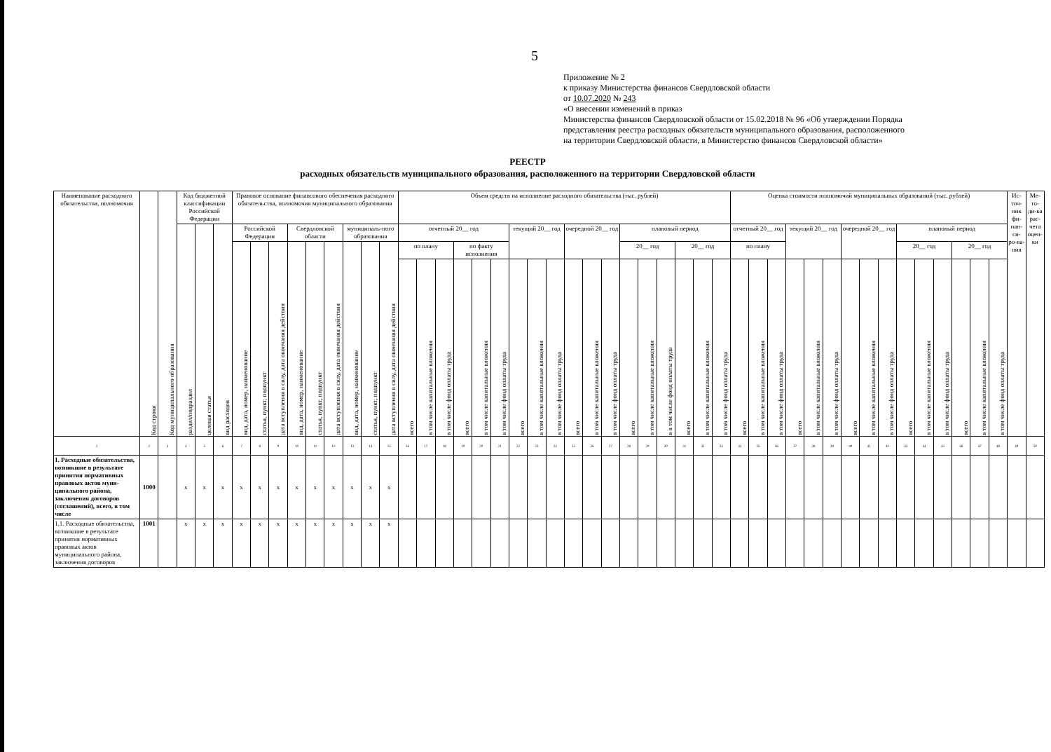5
Приложение № 2
к приказу Министерства финансов Свердловской области
от 10.07.2020 № 243
«О внесении изменений в приказ
Министерства финансов Свердловской области от 15.02.2018 № 96 «Об утверждении Порядка
представления реестра расходных обязательств муниципального образования, расположенного
на территории Свердловской области, в Министерство финансов Свердловской области»
РЕЕСТР
расходных обязательств муниципального образования, расположенного на территории Свердловской области
| Наименование расходного обязательства, полномочия | Код строки | Код муниципального образования | Код бюджетной классификации Российской Федерации | | | Правовое основание финансового обеспечения расходного обязательства, полномочия муниципального образования | | | | | | | | | Объем средств на исполнение расходного обязательства (тыс. рублей) | | | | | | | | | | | | | | | | | | Оценка стоимости полномочий муниципальных образований (тыс. рублей) | | | | | | | | | | | | | | | Ис-точ-ник фи-нан-си-ро-ва-ния | Ме-то-ди-ка рас-чета оцен-ки |
| --- | --- | --- | --- | --- | --- | --- | --- | --- | --- | --- | --- | --- | --- | --- | --- | --- | --- | --- | --- | --- | --- | --- | --- | --- | --- | --- | --- | --- | --- | --- | --- | --- | --- | --- | --- | --- | --- | --- | --- | --- | --- | --- | --- | --- | --- | --- | --- | --- | --- |
| | | | раздел/подраздел | целевая статья | вид расходов | Российской Федерации | | | Свердловской области | | | муниципаль-ного образования | | | отчетный 20__ год | | | | | | текущий 20__ год | | | очередной 20__ год | | | плановый период | | | | | | отчетный 20__ год | | | текущий 20__ год | | | очередной 20__ год | | | плановый период | | | | | | | |
| | | | | | | вид, дата, номер, наименование | статья, пункт, подпункт | дата вступления в силу, дата окончания действия | вид, дата, номер, наименование | статья, пункт, подпункт | дата вступления в силу, дата окончания действия | вид, дата, номер, наименование | статья, пункт, подпункт | дата вступления в силу, дата окончания действия | по плану | | | по факту исполнения | | | | | | | | | 20__ год | | | 20__ год | | | по плану | | | | | | | | | 20__ год | | | 20__ год | | | | |
| | | | | | | | | | | | | | | | всего | в том числе капитальные вложения | в том числе фонд оплаты труда | всего | в том числе капитальные вложения | в том числе фонд оплаты труда | всего | в том числе капитальные вложения | в том числе фонд оплаты труда | всего | в том числе капитальные вложения | в том числе фонд оплаты труда | всего | в том числе капитальные вложения | в в том числе фонд оплаты труда | всего | в том числе капитальные вложения | в том числе фонд оплаты труда | всего | в том числе капитальные вложения | в том числе фонд оплаты труда | всего | в том числе капитальные вложения | в том числе фонд оплаты труда | всего | в том числе капитальные вложения | в том числе фонд оплаты труда | всего | в том числе капитальные вложения | в том числе фонд оплаты труда | всего | в том числе капитальные вложения | в том числе фонд оплаты труда | | |
| 1 | 2 | 3 | 4 | 5 | 6 | 7 | 8 | 9 | 10 | 11 | 12 | 13 | 14 | 15 | 16 | 17 | 18 | 19 | 20 | 21 | 22 | 23 | 24 | 25 | 26 | 27 | 28 | 29 | 30 | 31 | 32 | 33 | 34 | 35 | 36 | 37 | 38 | 39 | 40 | 41 | 42 | 43 | 44 | 45 | 46 | 47 | 48 | 49 | 50 |
| 1. Расходные обязательства, возникшие в результате принятия нормативных правовых актов муни-ципального района, заключения договоров (соглашений), всего, в том числе | 1000 | | x | x | x | x | x | x | x | x | x | x | x | x | | | | | | | | | | | | | | | | | | | | | | | | | | | | | | | | | | | |
| 1.1. Расходные обязательства, возникшие в результате принятия нормативных правовых актов муниципального района, заключения договоров | 1001 | | x | x | x | x | x | x | x | x | x | x | x | x | | | | | | | | | | | | | | | | | | | | | | | | | | | | | | | | | | | |